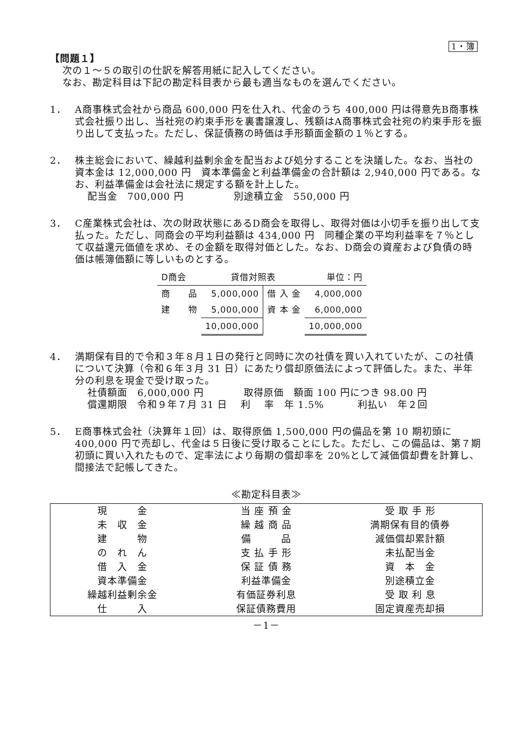1・簿
【問題１】
次の１～５の取引の仕訳を解答用紙に記入してください。
なお、勘定科目は下記の勘定科目表から最も適当なものを選んでください。
1． A商事株式会社から商品 600,000 円を仕入れ、代金のうち 400,000 円は得意先B商事株式会社振り出し、当社宛の約束手形を裏書譲渡し、残額はA商事株式会社宛の約束手形を振り出して支払った。ただし、保証債務の時価は手形額面金額の１％とする。
2． 株主総会において、繰越利益剰余金を配当および処分することを決議した。なお、当社の資本金は 12,000,000 円　資本準備金と利益準備金の合計額は 2,940,000 円である。なお、利益準備金は会社法に規定する額を計上した。
配当金　700,000 円　　　　　別途積立金　550,000 円
3． C産業株式会社は、次の財政状態にあるD商会を取得し、取得対価は小切手を振り出して支払った。ただし、同商会の平均利益額は 434,000 円　同種企業の平均利益率を７％として収益還元価値を求め、その金額を取得対価とした。なお、D商会の資産および負債の時価は帳簿価額に等しいものとする。
| D商会 | 貸借対照表 | | 単位：円 |
| 商 品 | 5,000,000 | 借 入 金 | 4,000,000 |
| 建 物 | 5,000,000 | 資 本 金 | 6,000,000 |
| | 10,000,000 | | 10,000,000 |
4． 満期保有目的で令和３年８月１日の発行と同時に次の社債を買い入れていたが、この社債について決算（令和６年３月 31 日）にあたり償却原価法によって評価した。また、半年分の利息を現金で受け取った。
社債額面　6,000,000 円　　　　取得原価　額面 100 円につき 98.00 円
償還期限　令和９年７月 31 日　 利　 率　年 1.5%　　　 利払い　年２回
5． E商事株式会社（決算年１回）は、取得原価 1,500,000 円の備品を第 10 期初頭に 400,000 円で売却し、代金は５日後に受け取ることにした。ただし、この備品は、第７期初頭に買い入れたもので、定率法により毎期の償却率を 20%として減価償却費を計算し、間接法で記帳してきた。
≪勘定科目表≫
| 現 金 | 当 座 預 金 | 受 取 手 形 |
| 未 収 金 | 繰 越 商 品 | 満期保有目的債券 |
| 建 物 | 備 品 | 減価償却累計額 |
| の れ ん | 支 払 手 形 | 未払配当金 |
| 借 入 金 | 保 証 債 務 | 資 本 金 |
| 資本準備金 | 利益準備金 | 別途積立金 |
| 繰越利益剰余金 | 有価証券利息 | 受 取 利 息 |
| 仕 入 | 保証債務費用 | 固定資産売却損 |
－1－